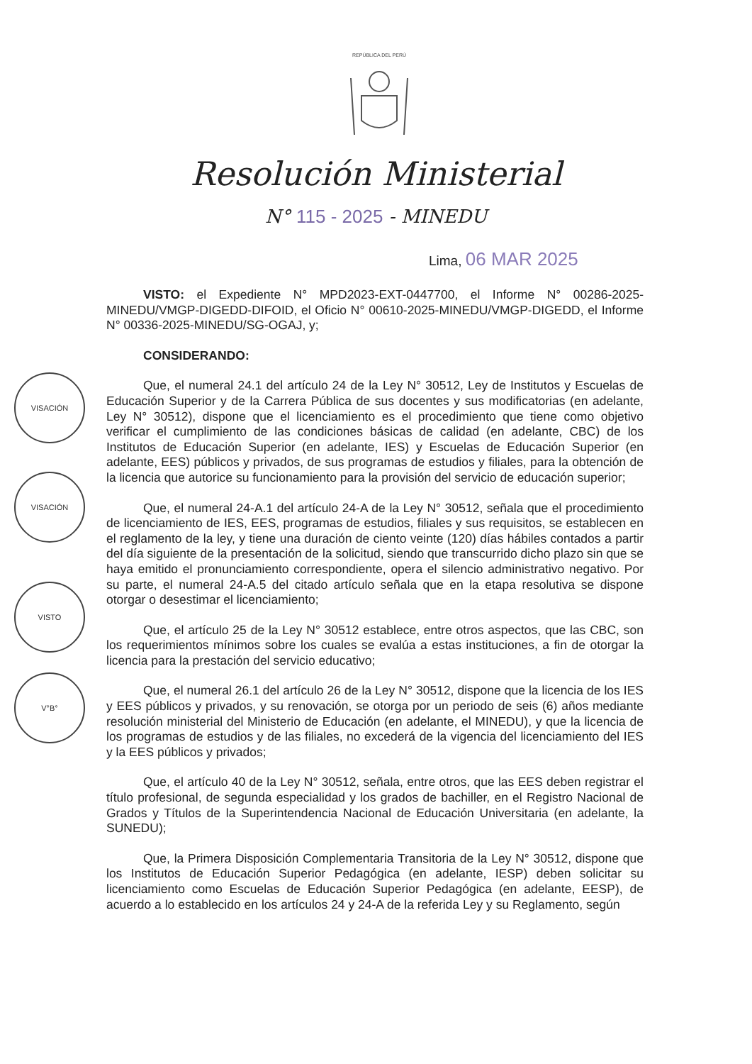REPÚBLICA DEL PERÚ
Resolución Ministerial
N° 115 - 2025 - MINEDU
Lima, 06 MAR 2025
VISACIÓN
VISACIÓN
VISTO
V°B°
VISTO: el Expediente N° MPD2023-EXT-0447700, el Informe N° 00286-2025-MINEDU/VMGP-DIGEDD-DIFOID, el Oficio N° 00610-2025-MINEDU/VMGP-DIGEDD, el Informe N° 00336-2025-MINEDU/SG-OGAJ, y;
CONSIDERANDO:
Que, el numeral 24.1 del artículo 24 de la Ley N° 30512, Ley de Institutos y Escuelas de Educación Superior y de la Carrera Pública de sus docentes y sus modificatorias (en adelante, Ley N° 30512), dispone que el licenciamiento es el procedimiento que tiene como objetivo verificar el cumplimiento de las condiciones básicas de calidad (en adelante, CBC) de los Institutos de Educación Superior (en adelante, IES) y Escuelas de Educación Superior (en adelante, EES) públicos y privados, de sus programas de estudios y filiales, para la obtención de la licencia que autorice su funcionamiento para la provisión del servicio de educación superior;
Que, el numeral 24-A.1 del artículo 24-A de la Ley N° 30512, señala que el procedimiento de licenciamiento de IES, EES, programas de estudios, filiales y sus requisitos, se establecen en el reglamento de la ley, y tiene una duración de ciento veinte (120) días hábiles contados a partir del día siguiente de la presentación de la solicitud, siendo que transcurrido dicho plazo sin que se haya emitido el pronunciamiento correspondiente, opera el silencio administrativo negativo. Por su parte, el numeral 24-A.5 del citado artículo señala que en la etapa resolutiva se dispone otorgar o desestimar el licenciamiento;
Que, el artículo 25 de la Ley N° 30512 establece, entre otros aspectos, que las CBC, son los requerimientos mínimos sobre los cuales se evalúa a estas instituciones, a fin de otorgar la licencia para la prestación del servicio educativo;
Que, el numeral 26.1 del artículo 26 de la Ley N° 30512, dispone que la licencia de los IES y EES públicos y privados, y su renovación, se otorga por un periodo de seis (6) años mediante resolución ministerial del Ministerio de Educación (en adelante, el MINEDU), y que la licencia de los programas de estudios y de las filiales, no excederá de la vigencia del licenciamiento del IES y la EES públicos y privados;
Que, el artículo 40 de la Ley N° 30512, señala, entre otros, que las EES deben registrar el título profesional, de segunda especialidad y los grados de bachiller, en el Registro Nacional de Grados y Títulos de la Superintendencia Nacional de Educación Universitaria (en adelante, la SUNEDU);
Que, la Primera Disposición Complementaria Transitoria de la Ley N° 30512, dispone que los Institutos de Educación Superior Pedagógica (en adelante, IESP) deben solicitar su licenciamiento como Escuelas de Educación Superior Pedagógica (en adelante, EESP), de acuerdo a lo establecido en los artículos 24 y 24-A de la referida Ley y su Reglamento, según